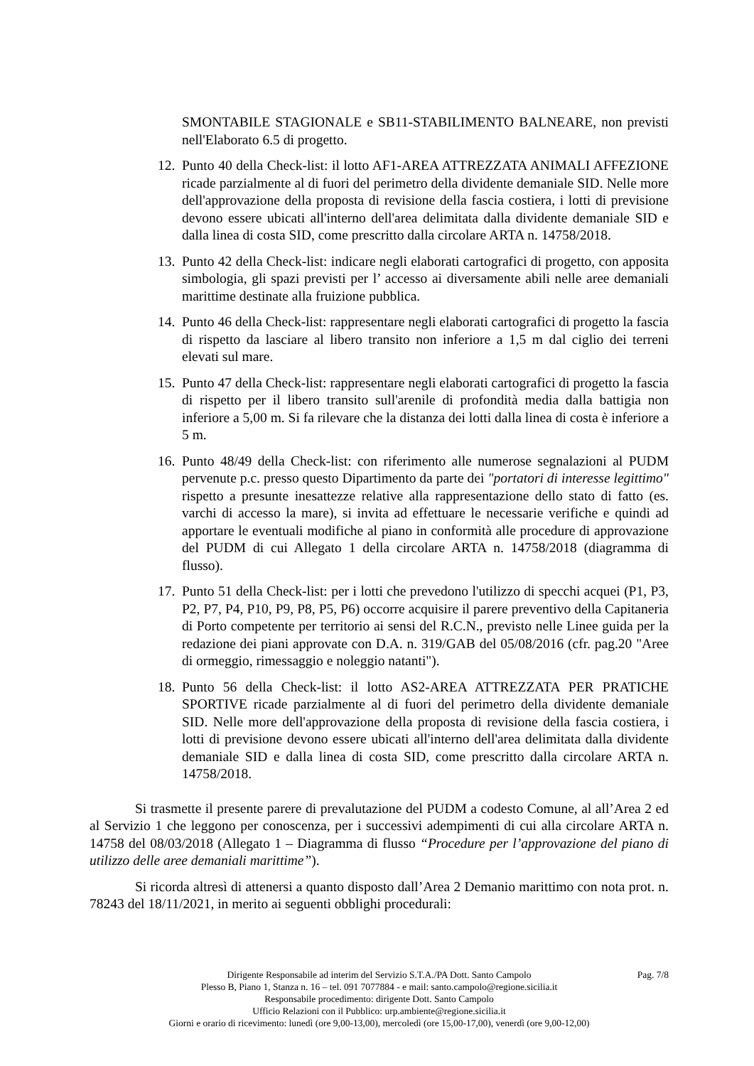SMONTABILE STAGIONALE e SB11-STABILIMENTO BALNEARE, non previsti nell'Elaborato 6.5 di progetto.
12.
Punto 40 della Check-list: il lotto AF1-AREA ATTREZZATA ANIMALI AFFEZIONE ricade parzialmente al di fuori del perimetro della dividente demaniale SID. Nelle more dell'approvazione della proposta di revisione della fascia costiera, i lotti di previsione devono essere ubicati all'interno dell'area delimitata dalla dividente demaniale SID e dalla linea di costa SID, come prescritto dalla circolare ARTA n. 14758/2018.
13.
Punto 42 della Check-list: indicare negli elaborati cartografici di progetto, con apposita simbologia, gli spazi previsti per l’ accesso ai diversamente abili nelle aree demaniali marittime destinate alla fruizione pubblica.
14.
Punto 46 della Check-list: rappresentare negli elaborati cartografici di progetto la fascia di rispetto da lasciare al libero transito non inferiore a 1,5 m dal ciglio dei terreni elevati sul mare.
15.
Punto 47 della Check-list: rappresentare negli elaborati cartografici di progetto la fascia di rispetto per il libero transito sull'arenile di profondità media dalla battigia non inferiore a 5,00 m. Si fa rilevare che la distanza dei lotti dalla linea di costa è inferiore a 5 m.
16.
Punto 48/49 della Check-list: con riferimento alle numerose segnalazioni al PUDM pervenute p.c. presso questo Dipartimento da parte dei "portatori di interesse legittimo" rispetto a presunte inesattezze relative alla rappresentazione dello stato di fatto (es. varchi di accesso la mare), si invita ad effettuare le necessarie verifiche e quindi ad apportare le eventuali modifiche al piano in conformità alle procedure di approvazione del PUDM di cui Allegato 1 della circolare ARTA n. 14758/2018 (diagramma di flusso).
17.
Punto 51 della Check-list: per i lotti che prevedono l'utilizzo di specchi acquei (P1, P3, P2, P7, P4, P10, P9, P8, P5, P6) occorre acquisire il parere preventivo della Capitaneria di Porto competente per territorio ai sensi del R.C.N., previsto nelle Linee guida per la redazione dei piani approvate con D.A. n. 319/GAB del 05/08/2016 (cfr. pag.20 "Aree di ormeggio, rimessaggio e noleggio natanti").
18.
Punto 56 della Check-list: il lotto AS2-AREA ATTREZZATA PER PRATICHE SPORTIVE ricade parzialmente al di fuori del perimetro della dividente demaniale SID. Nelle more dell'approvazione della proposta di revisione della fascia costiera, i lotti di previsione devono essere ubicati all'interno dell'area delimitata dalla dividente demaniale SID e dalla linea di costa SID, come prescritto dalla circolare ARTA n. 14758/2018.
Si trasmette il presente parere di prevalutazione del PUDM a codesto Comune, al all’Area 2 ed al Servizio 1 che leggono per conoscenza, per i successivi adempimenti di cui alla circolare ARTA n. 14758 del 08/03/2018 (Allegato 1 – Diagramma di flusso “Procedure per l’approvazione del piano di utilizzo delle aree demaniali marittime”).
Si ricorda altresì di attenersi a quanto disposto dall’Area 2 Demanio marittimo con nota prot. n. 78243 del 18/11/2021, in merito ai seguenti obblighi procedurali:
Pag. 7/8
Dirigente Responsabile ad interim del Servizio S.T.A./PA Dott. Santo Campolo
Plesso B, Piano 1, Stanza n. 16 – tel. 091 7077884 - e mail: santo.campolo@regione.sicilia.it
Responsabile procedimento: dirigente Dott. Santo Campolo
Ufficio Relazioni con il Pubblico: urp.ambiente@regione.sicilia.it
Giorni e orario di ricevimento: lunedì (ore 9,00-13,00), mercoledì (ore 15,00-17,00), venerdì (ore 9,00-12,00)